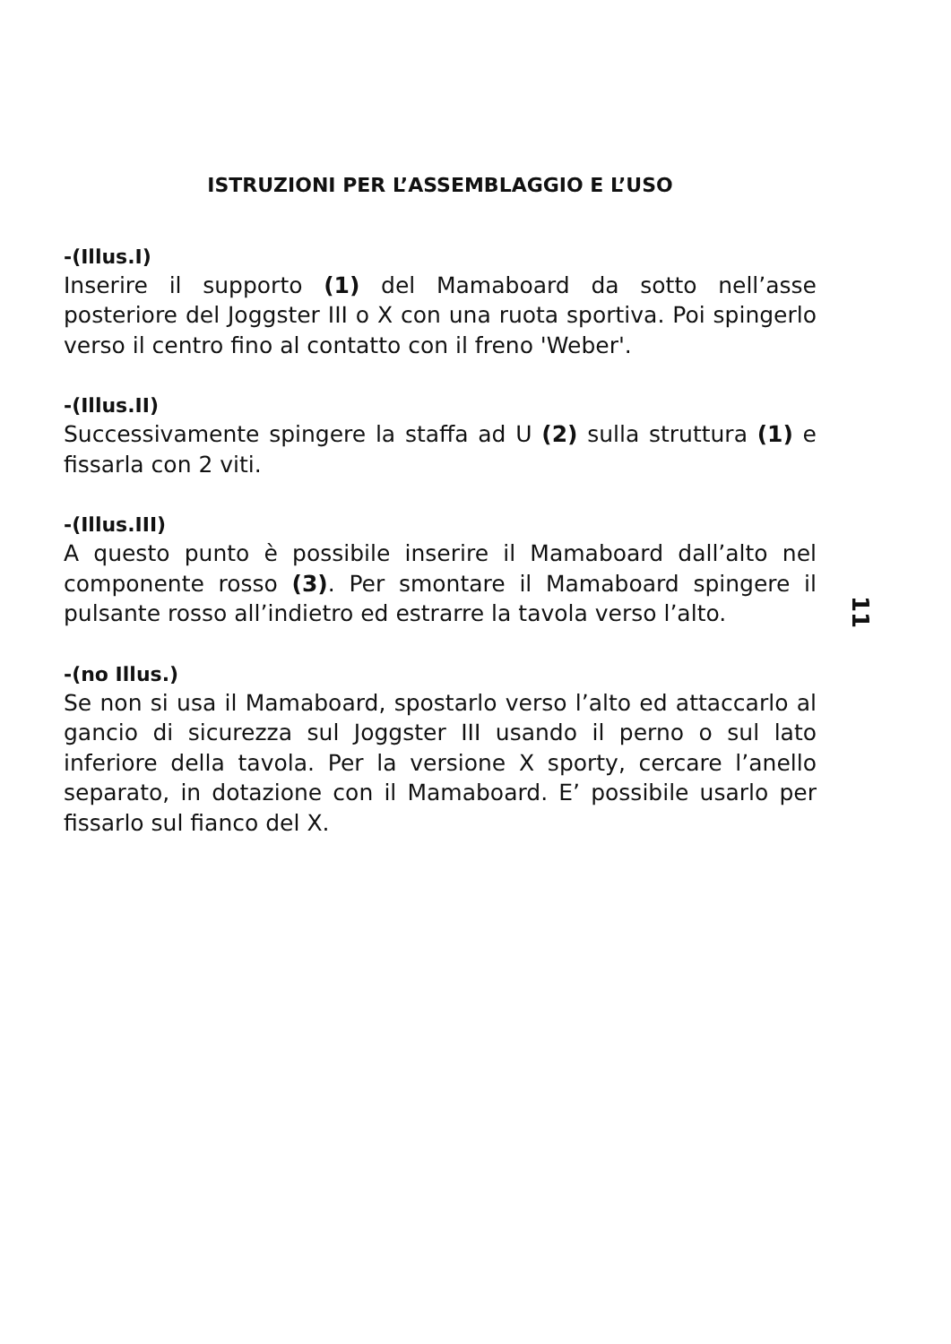ISTRUZIONI PER L’ASSEMBLAGGIO E L’USO
-(Illus.I)
Inserire il supporto (1) del Mamaboard da sotto nell’asse posteriore del Joggster III o X con una ruota sportiva. Poi spingerlo verso il centro fino al contatto con il freno 'Weber'.
-(Illus.II)
Successivamente spingere la staffa ad U (2) sulla struttura (1) e fissarla con 2 viti.
-(Illus.III)
A questo punto è possibile inserire il Mamaboard dall’alto nel componente rosso (3). Per smontare il Mamaboard spingere il pulsante rosso all’indietro ed estrarre la tavola verso l’alto.
-(no Illus.)
Se non si usa il Mamaboard, spostarlo verso l’alto ed attaccarlo al gancio di sicurezza sul Joggster III usando il perno o sul lato inferiore della tavola. Per la versione X sporty, cercare l’anello separato, in dotazione con il Mamaboard. E’ possibile usarlo per fissarlo sul fianco del X.
11